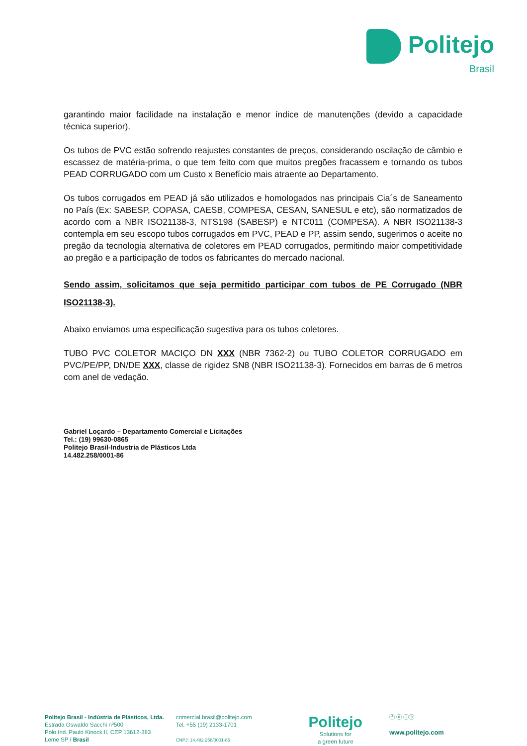Politejo
Brasil
garantindo maior facilidade na instalação e menor índice de manutenções (devido a capacidade técnica superior).
Os tubos de PVC estão sofrendo reajustes constantes de preços, considerando oscilação de câmbio e escassez de matéria-prima, o que tem feito com que muitos pregões fracassem e tornando os tubos PEAD CORRUGADO com um Custo x Benefício mais atraente ao Departamento.
Os tubos corrugados em PEAD já são utilizados e homologados nas principais Cia´s de Saneamento no País (Ex: SABESP, COPASA, CAESB, COMPESA, CESAN, SANESUL e etc), são normatizados de acordo com a NBR ISO21138-3, NTS198 (SABESP) e NTC011 (COMPESA). A NBR ISO21138-3 contempla em seu escopo tubos corrugados em PVC, PEAD e PP, assim sendo, sugerimos o aceite no pregão da tecnologia alternativa de coletores em PEAD corrugados, permitindo maior competitividade ao pregão e a participação de todos os fabricantes do mercado nacional.
Sendo assim, solicitamos que seja permitido participar com tubos de PE Corrugado (NBR ISO21138-3).
Abaixo enviamos uma especificação sugestiva para os tubos coletores.
TUBO PVC COLETOR MACIÇO DN XXX (NBR 7362-2) ou TUBO COLETOR CORRUGADO em PVC/PE/PP, DN/DE XXX, classe de rigidez SN8 (NBR ISO21138-3). Fornecidos em barras de 6 metros com anel de vedação.
Gabriel Loçardo – Departamento Comercial e Licitações
Tel.: (19) 99630-0865
Politejo Brasil-Industria de Plásticos Ltda
14.482.258/0001-86
Politejo Brasil - Indústria de Plásticos, Ltda.
Estrada Oswaldo Sacchi nº500
Polo Ind. Paulo Kinock II, CEP 13612-383
Leme SP / Brasil
comercial.brasil@politejo.com
Tel. +55 (19) 2133-1701
CNPJ: 14.482.258/0001-86
Politejo
Solutions for
a green future
ⓕ ⓞ ⓘⓝ
www.politejo.com